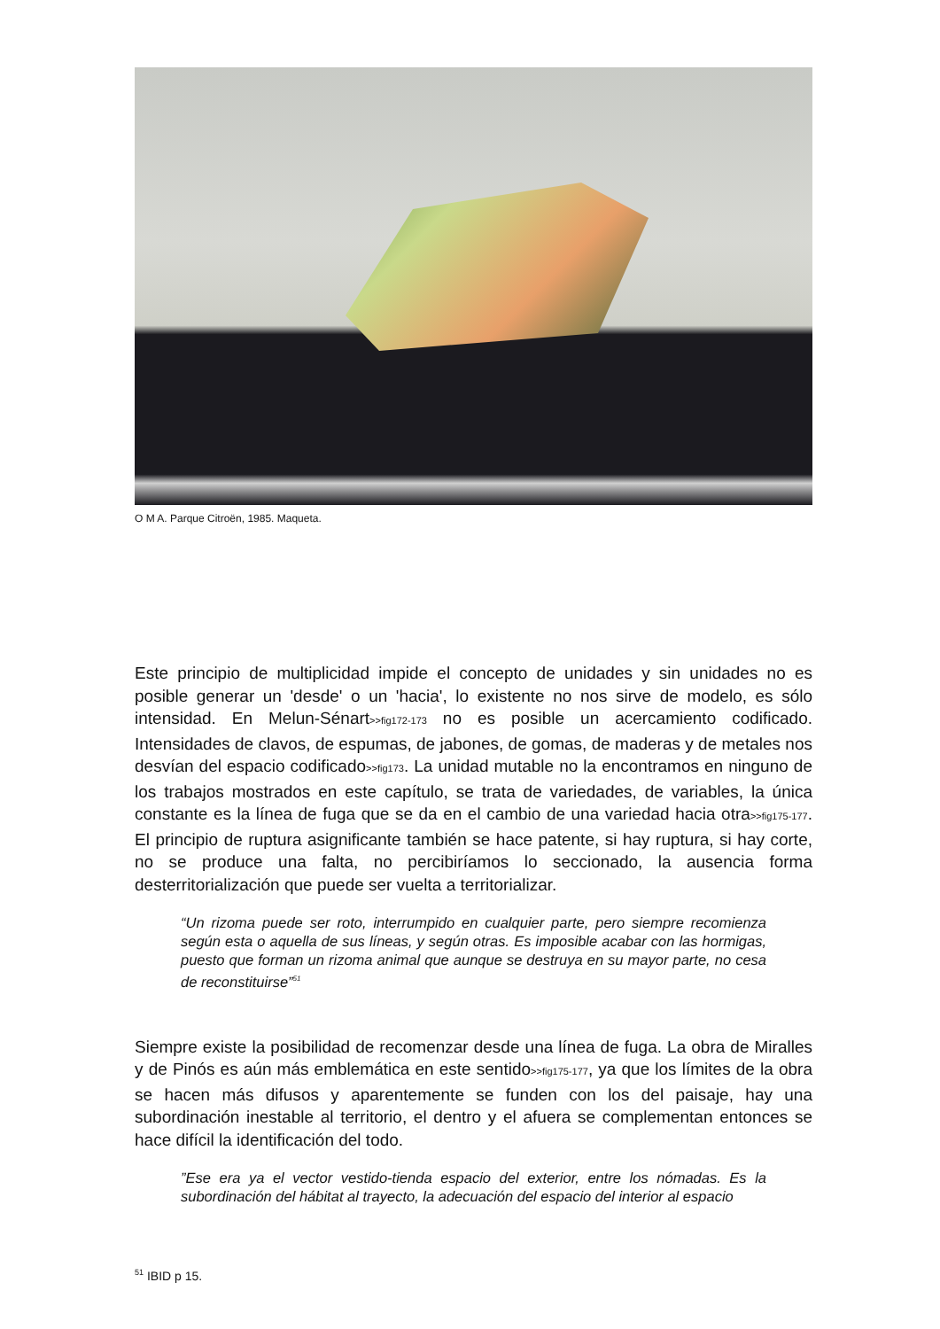O M A. Parque Citroën, 1985. Maqueta.
Este principio de multiplicidad impide el concepto de unidades y sin unidades no es posible generar un 'desde' o un 'hacia', lo existente no nos sirve de modelo, es sólo intensidad. En Melun-Sénart>>fig172-173 no es posible un acercamiento codificado. Intensidades de clavos, de espumas, de jabones, de gomas, de maderas y de metales nos desvían del espacio codificado>>fig173. La unidad mutable no la encontramos en ninguno de los trabajos mostrados en este capítulo, se trata de variedades, de variables, la única constante es la línea de fuga que se da en el cambio de una variedad hacia otra>>fig175-177. El principio de ruptura asignificante también se hace patente, si hay ruptura, si hay corte, no se produce una falta, no percibiríamos lo seccionado, la ausencia forma desterritorialización que puede ser vuelta a territorializar.
“Un rizoma puede ser roto, interrumpido en cualquier parte, pero siempre recomienza según esta o aquella de sus líneas, y según otras. Es imposible acabar con las hormigas, puesto que forman un rizoma animal que aunque se destruya en su mayor parte, no cesa de reconstituirse”<sup>51</sup>
Siempre existe la posibilidad de recomenzar desde una línea de fuga. La obra de Miralles y de Pinós es aún más emblemática en este sentido>>fig175-177, ya que los límites de la obra se hacen más difusos y aparentemente se funden con los del paisaje, hay una subordinación inestable al territorio, el dentro y el afuera se complementan entonces se hace difícil la identificación del todo.
”Ese era ya el vector vestido-tienda espacio del exterior, entre los nómadas. Es la subordinación del hábitat al trayecto, la adecuación del espacio del interior al espacio
<sup>51</sup> IBID p 15.